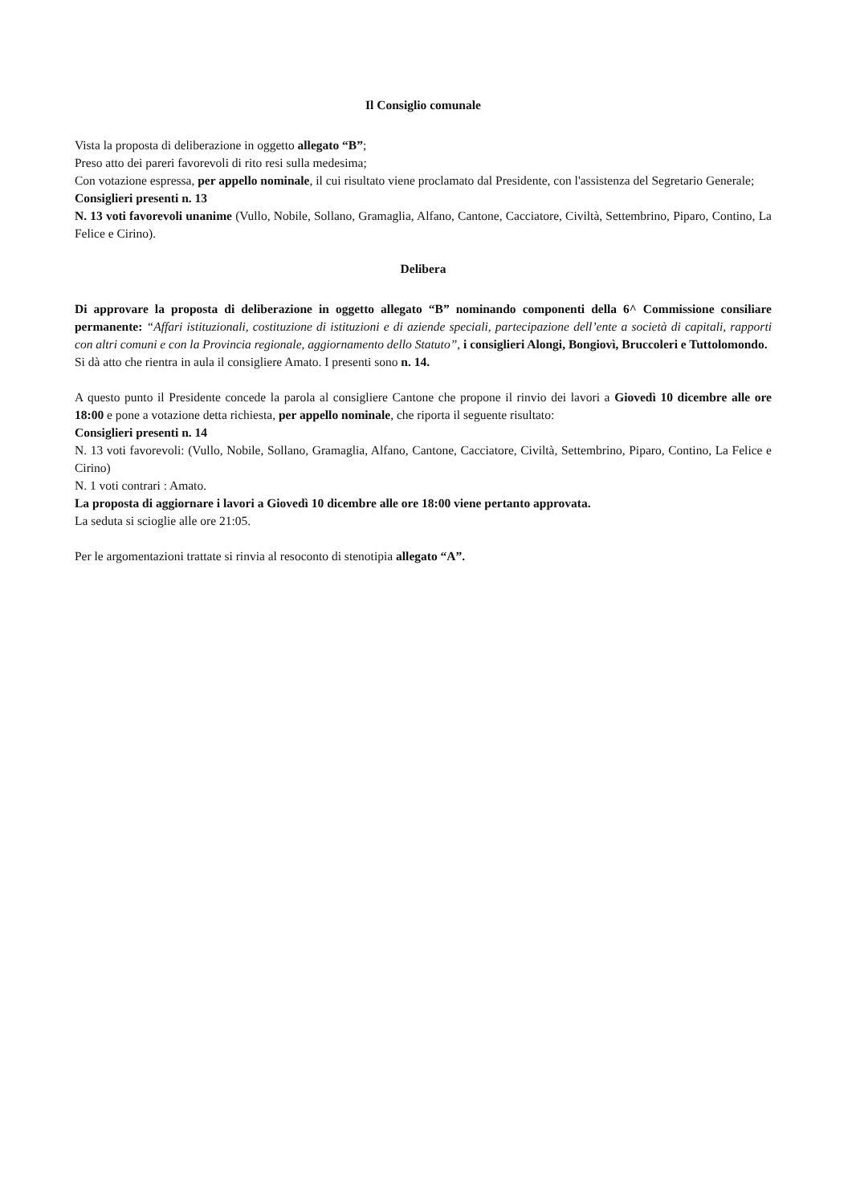Il Consiglio comunale
Vista la proposta di deliberazione in oggetto allegato “B”;
Preso atto dei pareri favorevoli di rito resi sulla medesima;
Con votazione espressa, per appello nominale, il cui risultato viene proclamato dal Presidente, con l'assistenza del Segretario Generale;
Consiglieri presenti n. 13
N. 13 voti favorevoli unanime (Vullo, Nobile, Sollano, Gramaglia, Alfano, Cantone, Cacciatore, Civiltà, Settembrino, Piparo, Contino, La Felice e Cirino).
Delibera
Di approvare la proposta di deliberazione in oggetto allegato “B” nominando componenti della 6^ Commissione consiliare permanente: “Affari istituzionali, costituzione di istituzioni e di aziende speciali, partecipazione dell’ente a società di capitali, rapporti con altri comuni e con la Provincia regionale, aggiornamento dello Statuto”, i consiglieri Alongi, Bongiovì, Bruccoleri e Tuttolomondo.
Si dà atto che rientra in aula il consigliere Amato. I presenti sono n. 14.
A questo punto il Presidente concede la parola al consigliere Cantone che propone il rinvio dei lavori a Giovedì 10 dicembre alle ore 18:00 e pone a votazione detta richiesta, per appello nominale, che riporta il seguente risultato:
Consiglieri presenti n. 14
N. 13 voti favorevoli: (Vullo, Nobile, Sollano, Gramaglia, Alfano, Cantone, Cacciatore, Civiltà, Settembrino, Piparo, Contino, La Felice e Cirino)
N. 1 voti contrari : Amato.
La proposta di aggiornare i lavori a Giovedì 10 dicembre alle ore 18:00 viene pertanto approvata.
La seduta si scioglie alle ore 21:05.
Per le argomentazioni trattate si rinvia al resoconto di stenotipia allegato “A”.